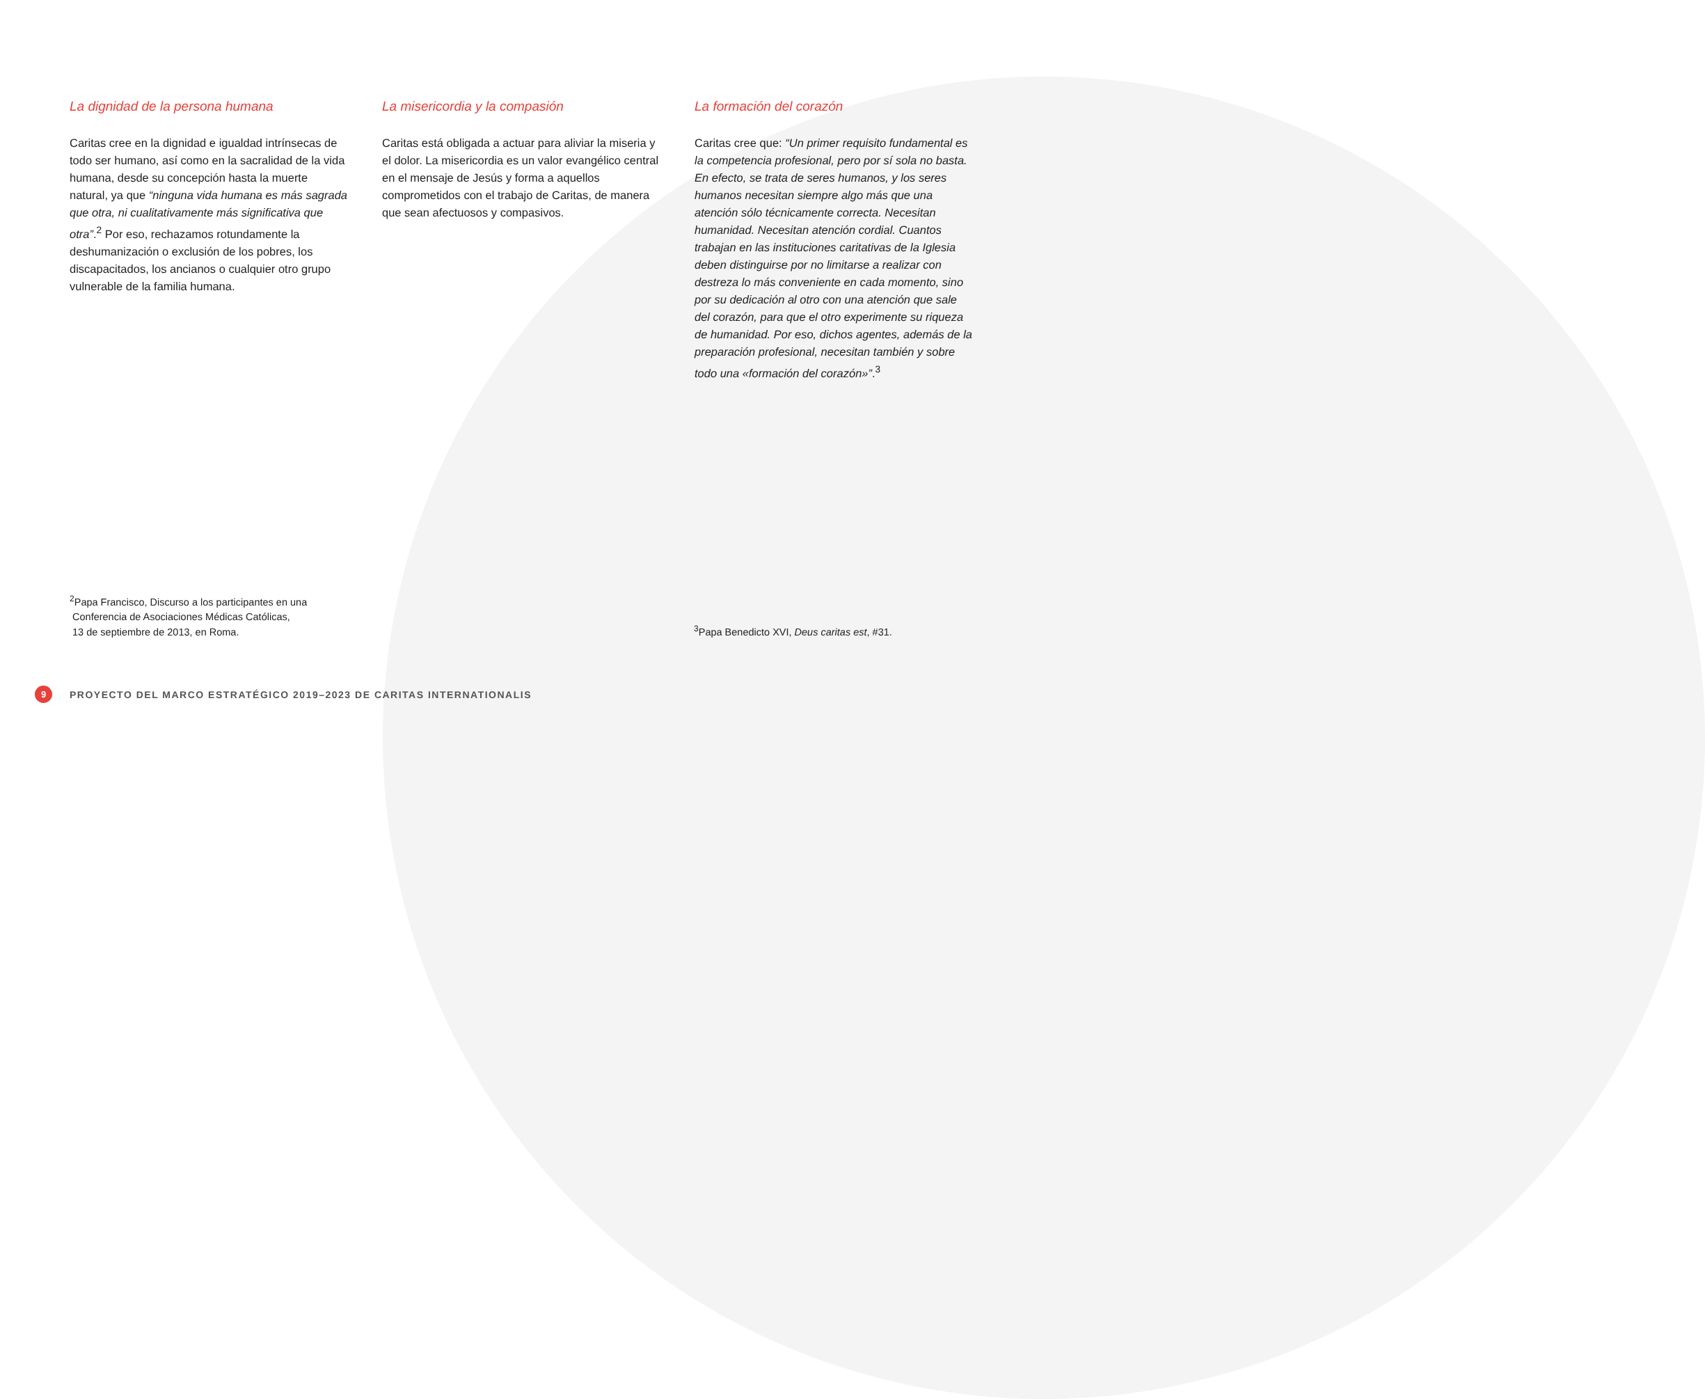La dignidad de la persona humana
Caritas cree en la dignidad e igualdad intrínsecas de todo ser humano, así como en la sacralidad de la vida humana, desde su concepción hasta la muerte natural, ya que “ninguna vida humana es más sagrada que otra, ni cualitativamente más significativa que otra”.<sup>2</sup> Por eso, rechazamos rotundamente la deshumanización o exclusión de los pobres, los discapacitados, los ancianos o cualquier otro grupo vulnerable de la familia humana.
La misericordia y la compasión
Caritas está obligada a actuar para aliviar la miseria y el dolor. La misericordia es un valor evangélico central en el mensaje de Jesús y forma a aquellos comprometidos con el trabajo de Caritas, de manera que sean afectuosos y compasivos.
La formación del corazón
Caritas cree que: “Un primer requisito fundamental es la competencia profesional, pero por sí sola no basta. En efecto, se trata de seres humanos, y los seres humanos necesitan siempre algo más que una atención sólo técnicamente correcta. Necesitan humanidad. Necesitan atención cordial. Cuantos trabajan en las instituciones caritativas de la Iglesia deben distinguirse por no limitarse a realizar con destreza lo más conveniente en cada momento, sino por su dedicación al otro con una atención que sale del corazón, para que el otro experimente su riqueza de humanidad. Por eso, dichos agentes, además de la preparación profesional, necesitan también y sobre todo una «formación del corazón»”.<sup>3</sup>
<sup>2</sup> Papa Francisco, Discurso a los participantes en una
Conferencia de Asociaciones Médicas Católicas,
13 de septiembre de 2013, en Roma.
<sup>3</sup> Papa Benedicto XVI, Deus caritas est, #31.
9 PROYECTO DEL MARCO ESTRATÉGICO 2019–2023 DE CARITAS INTERNATIONALIS